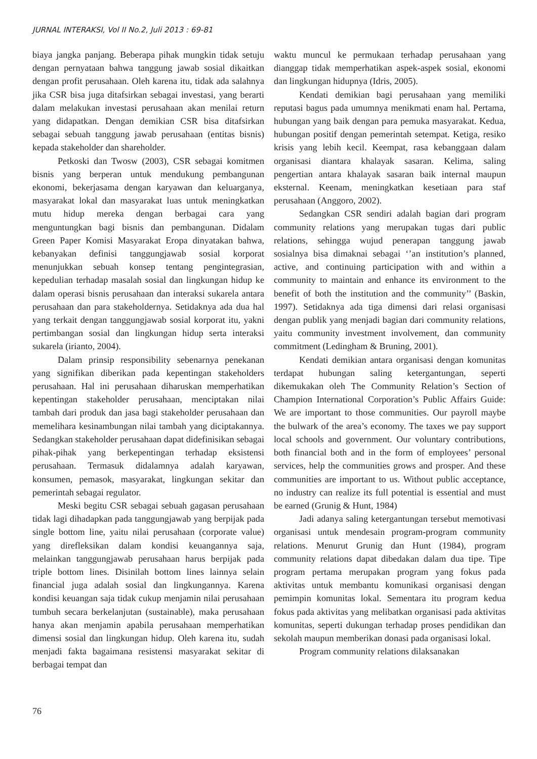JURNAL INTERAKSI, Vol II No.2, Juli 2013 : 69-81
biaya jangka panjang. Beberapa pihak mungkin tidak setuju dengan pernyataan bahwa tanggung jawab sosial dikaitkan dengan profit perusahaan. Oleh karena itu, tidak ada salahnya jika CSR bisa juga ditafsirkan sebagai investasi, yang berarti dalam melakukan investasi perusahaan akan menilai return yang didapatkan. Dengan demikian CSR bisa ditafsirkan sebagai sebuah tanggung jawab perusahaan (entitas bisnis) kepada stakeholder dan shareholder.
Petkoski dan Twosw (2003), CSR sebagai komitmen bisnis yang berperan untuk mendukung pembangunan ekonomi, bekerjasama dengan karyawan dan keluarganya, masyarakat lokal dan masyarakat luas untuk meningkatkan mutu hidup mereka dengan berbagai cara yang menguntungkan bagi bisnis dan pembangunan. Didalam Green Paper Komisi Masyarakat Eropa dinyatakan bahwa, kebanyakan definisi tanggungjawab sosial korporat menunjukkan sebuah konsep tentang pengintegrasian, kepedulian terhadap masalah sosial dan lingkungan hidup ke dalam operasi bisnis perusahaan dan interaksi sukarela antara perusahaan dan para stakeholdernya. Setidaknya ada dua hal yang terkait dengan tanggungjawab sosial korporat itu, yakni pertimbangan sosial dan lingkungan hidup serta interaksi sukarela (irianto, 2004).
Dalam prinsip responsibility sebenarnya penekanan yang signifikan diberikan pada kepentingan stakeholders perusahaan. Hal ini perusahaan diharuskan memperhatikan kepentingan stakeholder perusahaan, menciptakan nilai tambah dari produk dan jasa bagi stakeholder perusahaan dan memelihara kesinambungan nilai tambah yang diciptakannya. Sedangkan stakeholder perusahaan dapat didefinisikan sebagai pihak-pihak yang berkepentingan terhadap eksistensi perusahaan. Termasuk didalamnya adalah karyawan, konsumen, pemasok, masyarakat, lingkungan sekitar dan pemerintah sebagai regulator.
Meski begitu CSR sebagai sebuah gagasan perusahaan tidak lagi dihadapkan pada tanggungjawab yang berpijak pada single bottom line, yaitu nilai perusahaan (corporate value) yang direfleksikan dalam kondisi keuangannya saja, melainkan tanggungjawab perusahaan harus berpijak pada triple bottom lines. Disinilah bottom lines lainnya selain financial juga adalah sosial dan lingkungannya. Karena kondisi keuangan saja tidak cukup menjamin nilai perusahaan tumbuh secara berkelanjutan (sustainable), maka perusahaan hanya akan menjamin apabila perusahaan memperhatikan dimensi sosial dan lingkungan hidup. Oleh karena itu, sudah menjadi fakta bagaimana resistensi masyarakat sekitar di berbagai tempat dan
waktu muncul ke permukaan terhadap perusahaan yang dianggap tidak memperhatikan aspek-aspek sosial, ekonomi dan lingkungan hidupnya (Idris, 2005).
Kendati demikian bagi perusahaan yang memiliki reputasi bagus pada umumnya menikmati enam hal. Pertama, hubungan yang baik dengan para pemuka masyarakat. Kedua, hubungan positif dengan pemerintah setempat. Ketiga, resiko krisis yang lebih kecil. Keempat, rasa kebanggaan dalam organisasi diantara khalayak sasaran. Kelima, saling pengertian antara khalayak sasaran baik internal maupun eksternal. Keenam, meningkatkan kesetiaan para staf perusahaan (Anggoro, 2002).
Sedangkan CSR sendiri adalah bagian dari program community relations yang merupakan tugas dari public relations, sehingga wujud penerapan tanggung jawab sosialnya bisa dimaknai sebagai ‘’an institution’s planned, active, and continuing participation with and within a community to maintain and enhance its environment to the benefit of both the institution and the community’’ (Baskin, 1997). Setidaknya ada tiga dimensi dari relasi organisasi dengan publik yang menjadi bagian dari community relations, yaitu community investment involvement, dan community commitment (Ledingham & Bruning, 2001).
Kendati demikian antara organisasi dengan komunitas terdapat hubungan saling ketergantungan, seperti dikemukakan oleh The Community Relation’s Section of Champion International Corporation’s Public Affairs Guide: We are important to those communities. Our payroll maybe the bulwark of the area’s economy. The taxes we pay support local schools and government. Our voluntary contributions, both financial both and in the form of employees’ personal services, help the communities grows and prosper. And these communities are important to us. Without public acceptance, no industry can realize its full potential is essential and must be earned (Grunig & Hunt, 1984)
Jadi adanya saling ketergantungan tersebut memotivasi organisasi untuk mendesain program-program community relations. Menurut Grunig dan Hunt (1984), program community relations dapat dibedakan dalam dua tipe. Tipe program pertama merupakan program yang fokus pada aktivitas untuk membantu komunikasi organisasi dengan pemimpin komunitas lokal. Sementara itu program kedua fokus pada aktivitas yang melibatkan organisasi pada aktivitas komunitas, seperti dukungan terhadap proses pendidikan dan sekolah maupun memberikan donasi pada organisasi lokal.
Program community relations dilaksanakan
76